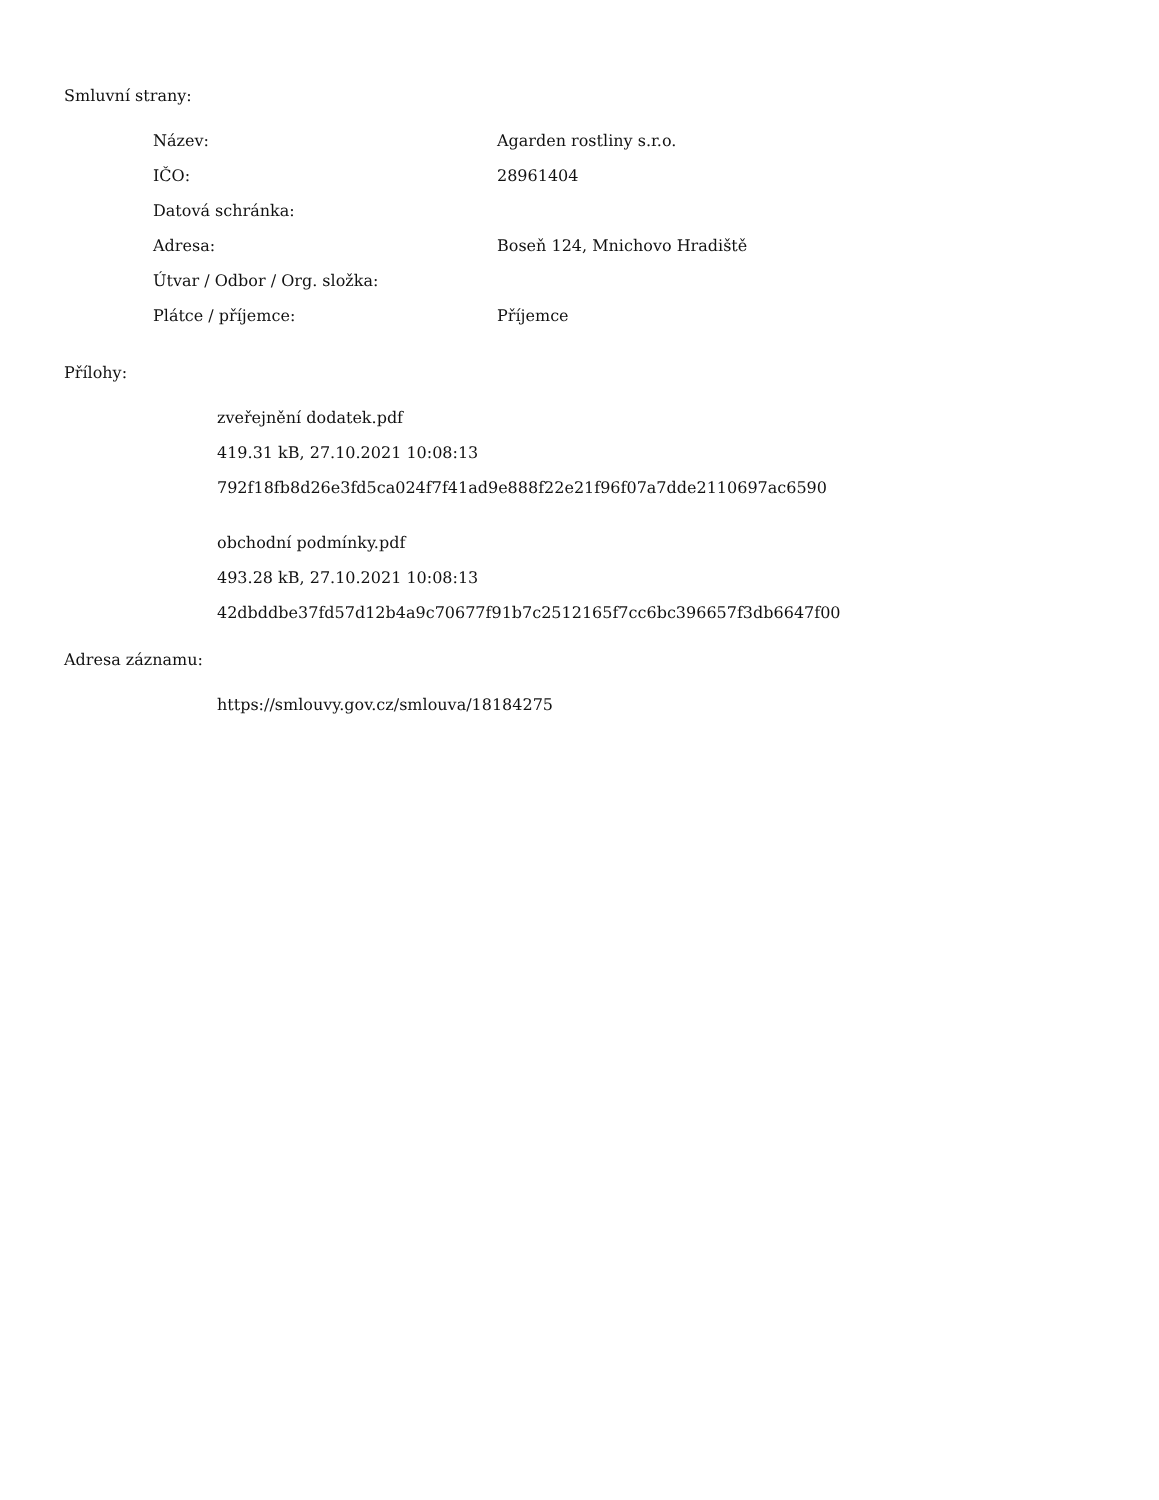Smluvní strany:
| Název: | Agarden rostliny s.r.o. |
| IČO: | 28961404 |
| Datová schránka: | |
| Adresa: | Boseň 124, Mnichovo Hradiště |
| Útvar / Odbor / Org. složka: | |
| Plátce / příjemce: | Příjemce |
Přílohy:
zveřejnění dodatek.pdf
419.31 kB, 27.10.2021 10:08:13
792f18fb8d26e3fd5ca024f7f41ad9e888f22e21f96f07a7dde2110697ac6590
obchodní podmínky.pdf
493.28 kB, 27.10.2021 10:08:13
42dbddbe37fd57d12b4a9c70677f91b7c2512165f7cc6bc396657f3db6647f00
Adresa záznamu:
https://smlouvy.gov.cz/smlouva/18184275